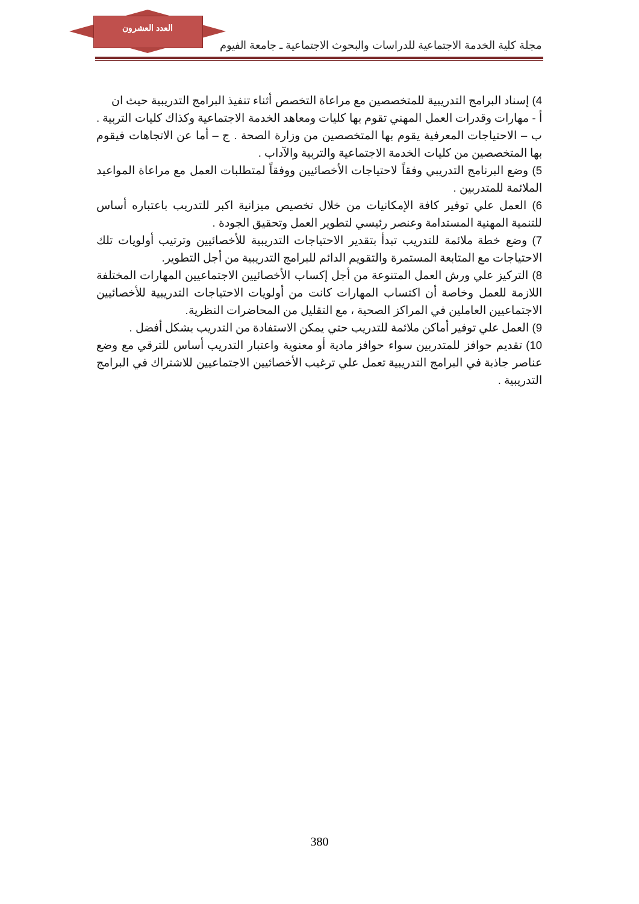العدد العشرون
مجلة كلية الخدمة الاجتماعية للدراسات والبحوث الاجتماعية ـ جامعة الفيوم
4) إسناد البرامج التدريبية للمتخصصين مع مراعاة التخصص أثناء تنفيذ البرامج التدريبية حيث ان
أ - مهارات وقدرات العمل المهني تقوم بها كليات ومعاهد الخدمة الاجتماعية وكذاك كليات التربية . ب – الاحتياجات المعرفية يقوم بها المتخصصين من وزارة الصحة . ج – أما عن الاتجاهات فيقوم بها المتخصصين من كليات الخدمة الاجتماعية والتربية والآداب .
5) وضع البرنامج التدريبي وفقاً لاحتياجات الأخصائيين ووفقاً لمتطلبات العمل مع مراعاة المواعيد الملائمة للمتدربين .
6) العمل علي توفير كافة الإمكانيات من خلال تخصيص ميزانية اكبر للتدريب باعتباره أساس للتنمية المهنية المستدامة وعنصر رئيسي لتطوير العمل وتحقيق الجودة .
7) وضع خطة ملائمة للتدريب تبدأ بتقدير الاحتياجات التدريبية للأخصائيين وترتيب أولويات تلك الاحتياجات مع المتابعة المستمرة والتقويم الدائم للبرامج التدريبية من أجل التطوير.
8) التركيز علي ورش العمل المتنوعة من أجل إكساب الأخصائيين الاجتماعيين المهارات المختلفة اللازمة للعمل وخاصة أن اكتساب المهارات كانت من أولويات الاحتياجات التدريبية للأخصائيين الاجتماعيين العاملين في المراكز الصحية ، مع التقليل من المحاضرات النظرية.
9) العمل علي توفير أماكن ملائمة للتدريب حتي يمكن الاستفادة من التدريب بشكل أفضل .
10) تقديم حوافز للمتدربين سواء حوافز مادية أو معنوية واعتبار التدريب أساس للترقي مع وضع عناصر جاذبة في البرامج التدريبية تعمل علي ترغيب الأخصائيين الاجتماعيين للاشتراك في البرامج التدريبية .
380